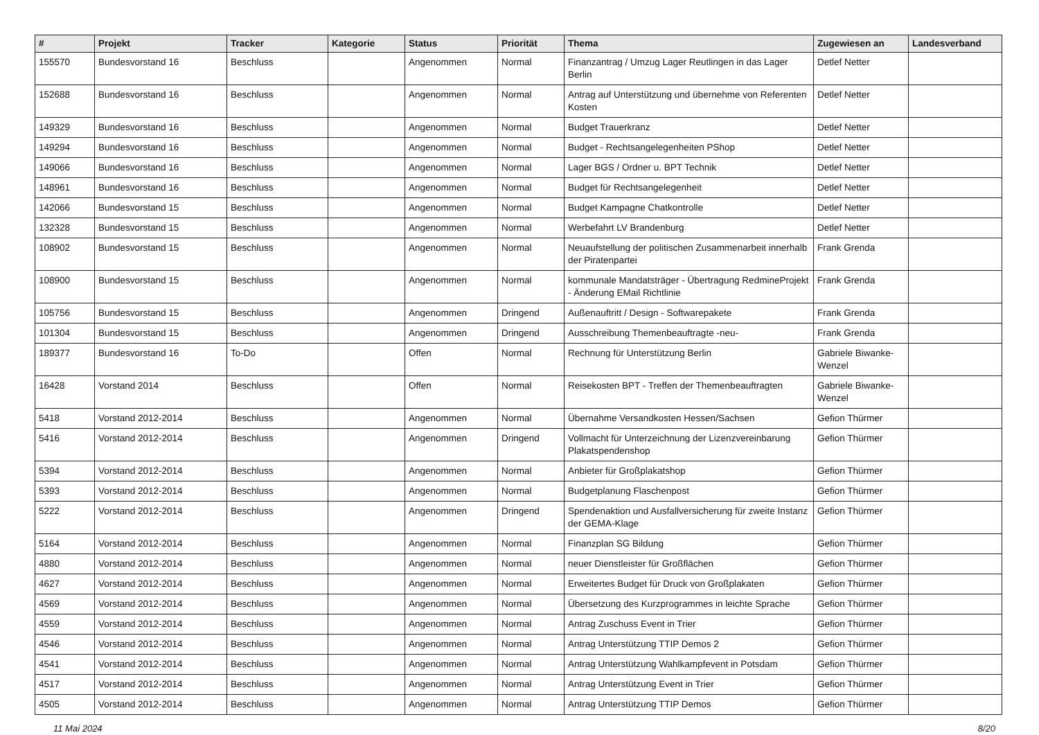| # | Projekt | Tracker | Kategorie | Status | Priorität | Thema | Zugewiesen an | Landesverband |
| --- | --- | --- | --- | --- | --- | --- | --- | --- |
| 155570 | Bundesvorstand 16 | Beschluss | | Angenommen | Normal | Finanzantrag / Umzug Lager Reutlingen in das Lager Berlin | Detlef Netter | |
| 152688 | Bundesvorstand 16 | Beschluss | | Angenommen | Normal | Antrag auf Unterstützung und übernehme von Referenten Kosten | Detlef Netter | |
| 149329 | Bundesvorstand 16 | Beschluss | | Angenommen | Normal | Budget Trauerkranz | Detlef Netter | |
| 149294 | Bundesvorstand 16 | Beschluss | | Angenommen | Normal | Budget - Rechtsangelegenheiten PShop | Detlef Netter | |
| 149066 | Bundesvorstand 16 | Beschluss | | Angenommen | Normal | Lager BGS / Ordner u. BPT Technik | Detlef Netter | |
| 148961 | Bundesvorstand 16 | Beschluss | | Angenommen | Normal | Budget für Rechtsangelegenheit | Detlef Netter | |
| 142066 | Bundesvorstand 15 | Beschluss | | Angenommen | Normal | Budget Kampagne Chatkontrolle | Detlef Netter | |
| 132328 | Bundesvorstand 15 | Beschluss | | Angenommen | Normal | Werbefahrt LV Brandenburg | Detlef Netter | |
| 108902 | Bundesvorstand 15 | Beschluss | | Angenommen | Normal | Neuaufstellung der politischen Zusammenarbeit innerhalb der Piratenpartei | Frank Grenda | |
| 108900 | Bundesvorstand 15 | Beschluss | | Angenommen | Normal | kommunale Mandatsträger - Übertragung RedmineProjekt - Änderung EMail Richtlinie | Frank Grenda | |
| 105756 | Bundesvorstand 15 | Beschluss | | Angenommen | Dringend | Außenauftritt / Design - Softwarepakete | Frank Grenda | |
| 101304 | Bundesvorstand 15 | Beschluss | | Angenommen | Dringend | Ausschreibung Themenbeauftragte -neu- | Frank Grenda | |
| 189377 | Bundesvorstand 16 | To-Do | | Offen | Normal | Rechnung für Unterstützung Berlin | Gabriele Biwanke-Wenzel | |
| 16428 | Vorstand 2014 | Beschluss | | Offen | Normal | Reisekosten BPT - Treffen der Themenbeauftragten | Gabriele Biwanke-Wenzel | |
| 5418 | Vorstand 2012-2014 | Beschluss | | Angenommen | Normal | Übernahme Versandkosten Hessen/Sachsen | Gefion Thürmer | |
| 5416 | Vorstand 2012-2014 | Beschluss | | Angenommen | Dringend | Vollmacht für Unterzeichnung der Lizenzvereinbarung Plakatspendenshop | Gefion Thürmer | |
| 5394 | Vorstand 2012-2014 | Beschluss | | Angenommen | Normal | Anbieter für Großplakatshop | Gefion Thürmer | |
| 5393 | Vorstand 2012-2014 | Beschluss | | Angenommen | Normal | Budgetplanung Flaschenpost | Gefion Thürmer | |
| 5222 | Vorstand 2012-2014 | Beschluss | | Angenommen | Dringend | Spendenaktion und Ausfallversicherung für zweite Instanz der GEMA-Klage | Gefion Thürmer | |
| 5164 | Vorstand 2012-2014 | Beschluss | | Angenommen | Normal | Finanzplan SG Bildung | Gefion Thürmer | |
| 4880 | Vorstand 2012-2014 | Beschluss | | Angenommen | Normal | neuer Dienstleister für Großflächen | Gefion Thürmer | |
| 4627 | Vorstand 2012-2014 | Beschluss | | Angenommen | Normal | Erweitertes Budget für Druck von Großplakaten | Gefion Thürmer | |
| 4569 | Vorstand 2012-2014 | Beschluss | | Angenommen | Normal | Übersetzung des Kurzprogrammes in leichte Sprache | Gefion Thürmer | |
| 4559 | Vorstand 2012-2014 | Beschluss | | Angenommen | Normal | Antrag Zuschuss Event in Trier | Gefion Thürmer | |
| 4546 | Vorstand 2012-2014 | Beschluss | | Angenommen | Normal | Antrag Unterstützung TTIP Demos 2 | Gefion Thürmer | |
| 4541 | Vorstand 2012-2014 | Beschluss | | Angenommen | Normal | Antrag Unterstützung Wahlkampfevent in Potsdam | Gefion Thürmer | |
| 4517 | Vorstand 2012-2014 | Beschluss | | Angenommen | Normal | Antrag Unterstützung Event in Trier | Gefion Thürmer | |
| 4505 | Vorstand 2012-2014 | Beschluss | | Angenommen | Normal | Antrag Unterstützung TTIP Demos | Gefion Thürmer | |
11 Mai 2024 8/20